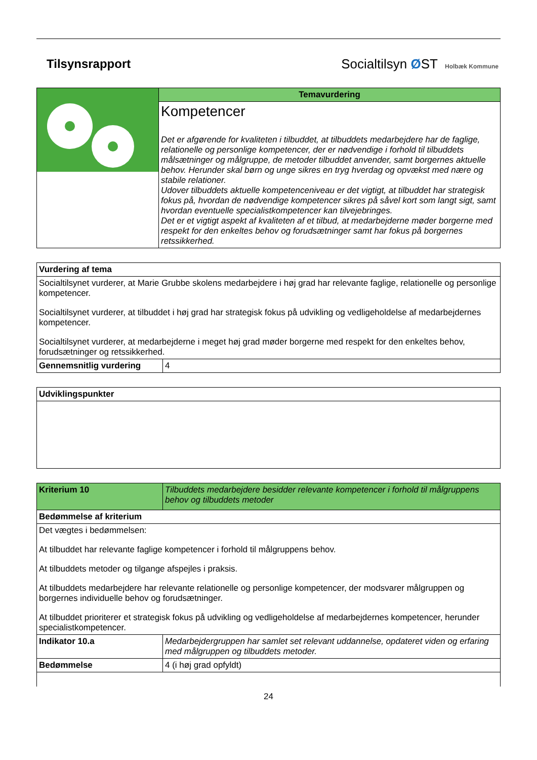Tilsynsrapport Socialtilsyn ØST Holbæk Kommune
| | Temavurdering |
| | Kompetencer Det er afgørende for kvaliteten i tilbuddet, at tilbuddets medarbejdere har de faglige, relationelle og personlige kompetencer, der er nødvendige i forhold til tilbuddets målsætninger og målgruppe, de metoder tilbuddet anvender, samt borgernes aktuelle behov. Herunder skal børn og unge sikres en tryg hverdag og opvækst med nære og stabile relationer. Udover tilbuddets aktuelle kompetenceniveau er det vigtigt, at tilbuddet har strategisk fokus på, hvordan de nødvendige kompetencer sikres på såvel kort som langt sigt, samt hvordan eventuelle specialistkompetencer kan tilvejebringes. Det er et vigtigt aspekt af kvaliteten af et tilbud, at medarbejderne møder borgerne med respekt for den enkeltes behov og forudsætninger samt har fokus på borgernes retssikkerhed. |
| Vurdering af tema | |
| --- | --- |
| Socialtilsynet vurderer, at Marie Grubbe skolens medarbejdere i høj grad har relevante faglige, relationelle og personlige kompetencer. Socialtilsynet vurderer, at tilbuddet i høj grad har strategisk fokus på udvikling og vedligeholdelse af medarbejdernes kompetencer. Socialtilsynet vurderer, at medarbejderne i meget høj grad møder borgerne med respekt for den enkeltes behov, forudsætninger og retssikkerhed. | |
| Gennemsnitlig vurdering | 4 |
| Udviklingspunkter |
| --- |
| Kriterium 10 | Tilbuddets medarbejdere besidder relevante kompetencer i forhold til målgruppens behov og tilbuddets metoder |
| Bedømmelse af kriterium | |
| Det vægtes i bedømmelsen: At tilbuddet har relevante faglige kompetencer i forhold til målgruppens behov. At tilbuddets metoder og tilgange afspejles i praksis. At tilbuddets medarbejdere har relevante relationelle og personlige kompetencer, der modsvarer målgruppen og borgernes individuelle behov og forudsætninger. At tilbuddet prioriterer et strategisk fokus på udvikling og vedligeholdelse af medarbejdernes kompetencer, herunder specialistkompetencer. | |
| Indikator 10.a | Medarbejdergruppen har samlet set relevant uddannelse, opdateret viden og erfaring med målgruppen og tilbuddets metoder. |
| Bedømmelse | 4 (i høj grad opfyldt) |
24